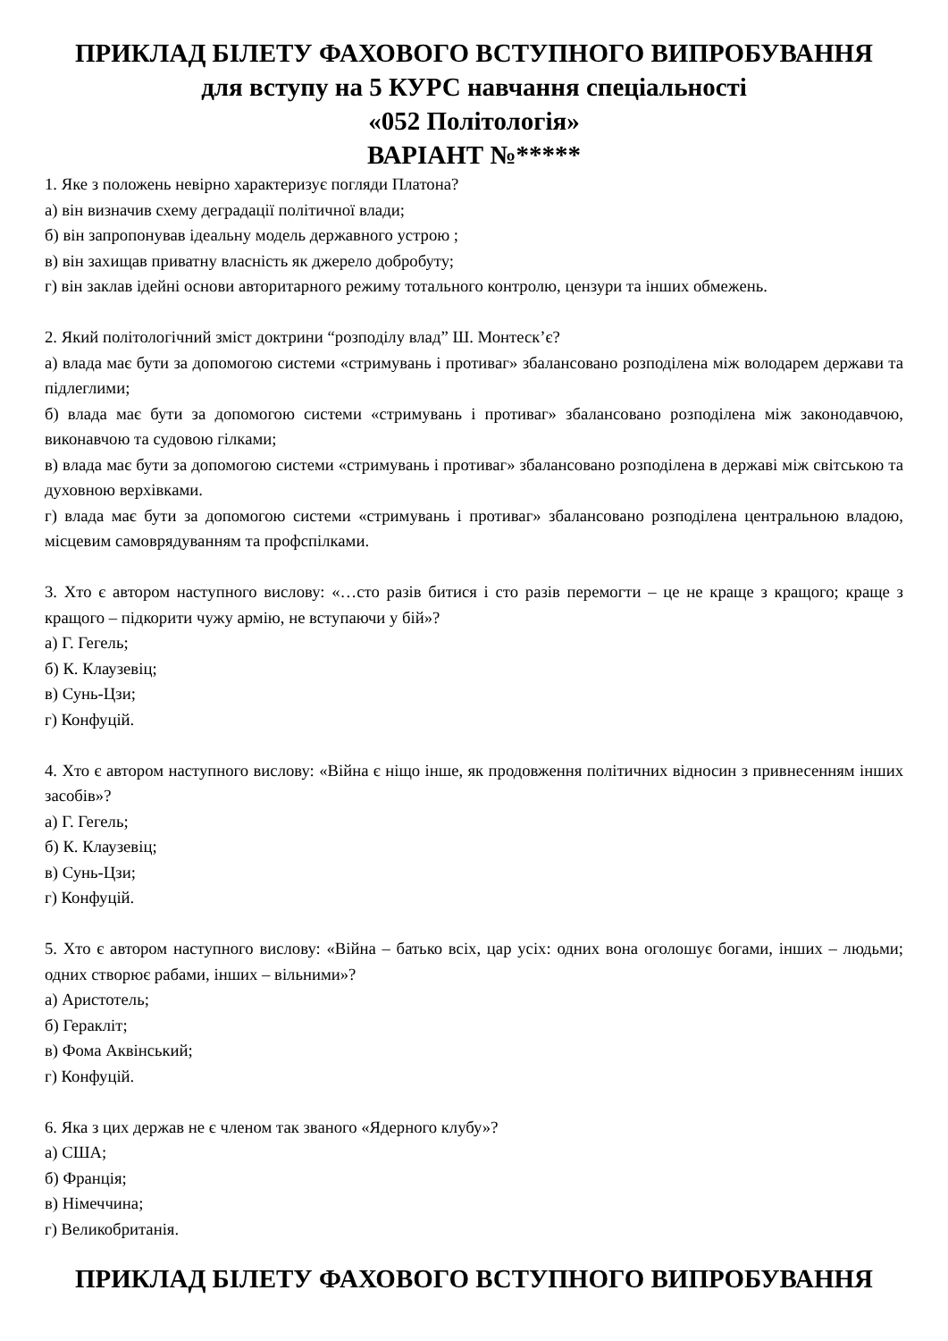ПРИКЛАД БІЛЕТУ ФАХОВОГО ВСТУПНОГО ВИПРОБУВАННЯ
для вступу на 5 КУРС навчання спеціальності
«052 Політологія»
ВАРІАНТ №*****
1. Яке з положень невірно характеризує погляди Платона?
а) він визначив схему деградації політичної влади;
б) він запропонував ідеальну модель державного устрою ;
в) він захищав приватну власність як джерело добробуту;
г) він заклав ідейні основи авторитарного режиму тотального контролю, цензури та інших обмежень.
2. Який політологічний зміст доктрини “розподілу влад” Ш. Монтеск’є?
а) влада має бути за допомогою системи «стримувань і противаг» збалансовано розподілена між володарем держави та підлеглими;
б) влада має бути за допомогою системи «стримувань і противаг» збалансовано розподілена між законодавчою, виконавчою та судовою гілками;
в) влада має бути за допомогою системи «стримувань і противаг» збалансовано розподілена в державі між світською та духовною верхівками.
г) влада має бути за допомогою системи «стримувань і противаг» збалансовано розподілена центральною владою, місцевим самоврядуванням та профспілками.
3. Хто є автором наступного вислову: «…сто разів битися і сто разів перемогти – це не краще з кращого; краще з кращого – підкорити чужу армію, не вступаючи у бій»?
а) Г. Гегель;
б) К. Клаузевіц;
в) Сунь-Цзи;
г) Конфуцій.
4. Хто є автором наступного вислову: «Війна є ніщо інше, як продовження політичних відносин з привнесенням інших засобів»?
а) Г. Гегель;
б) К. Клаузевіц;
в) Сунь-Цзи;
г) Конфуцій.
5. Хто є автором наступного вислову: «Війна – батько всіх, цар усіх: одних вона оголошує богами, інших – людьми; одних створює рабами, інших – вільними»?
а) Аристотель;
б) Геракліт;
в) Фома Аквінський;
г) Конфуцій.
6. Яка з цих держав не є членом так званого «Ядерного клубу»?
а) США;
б) Франція;
в) Німеччина;
г) Великобританія.
ПРИКЛАД БІЛЕТУ ФАХОВОГО ВСТУПНОГО ВИПРОБУВАННЯ